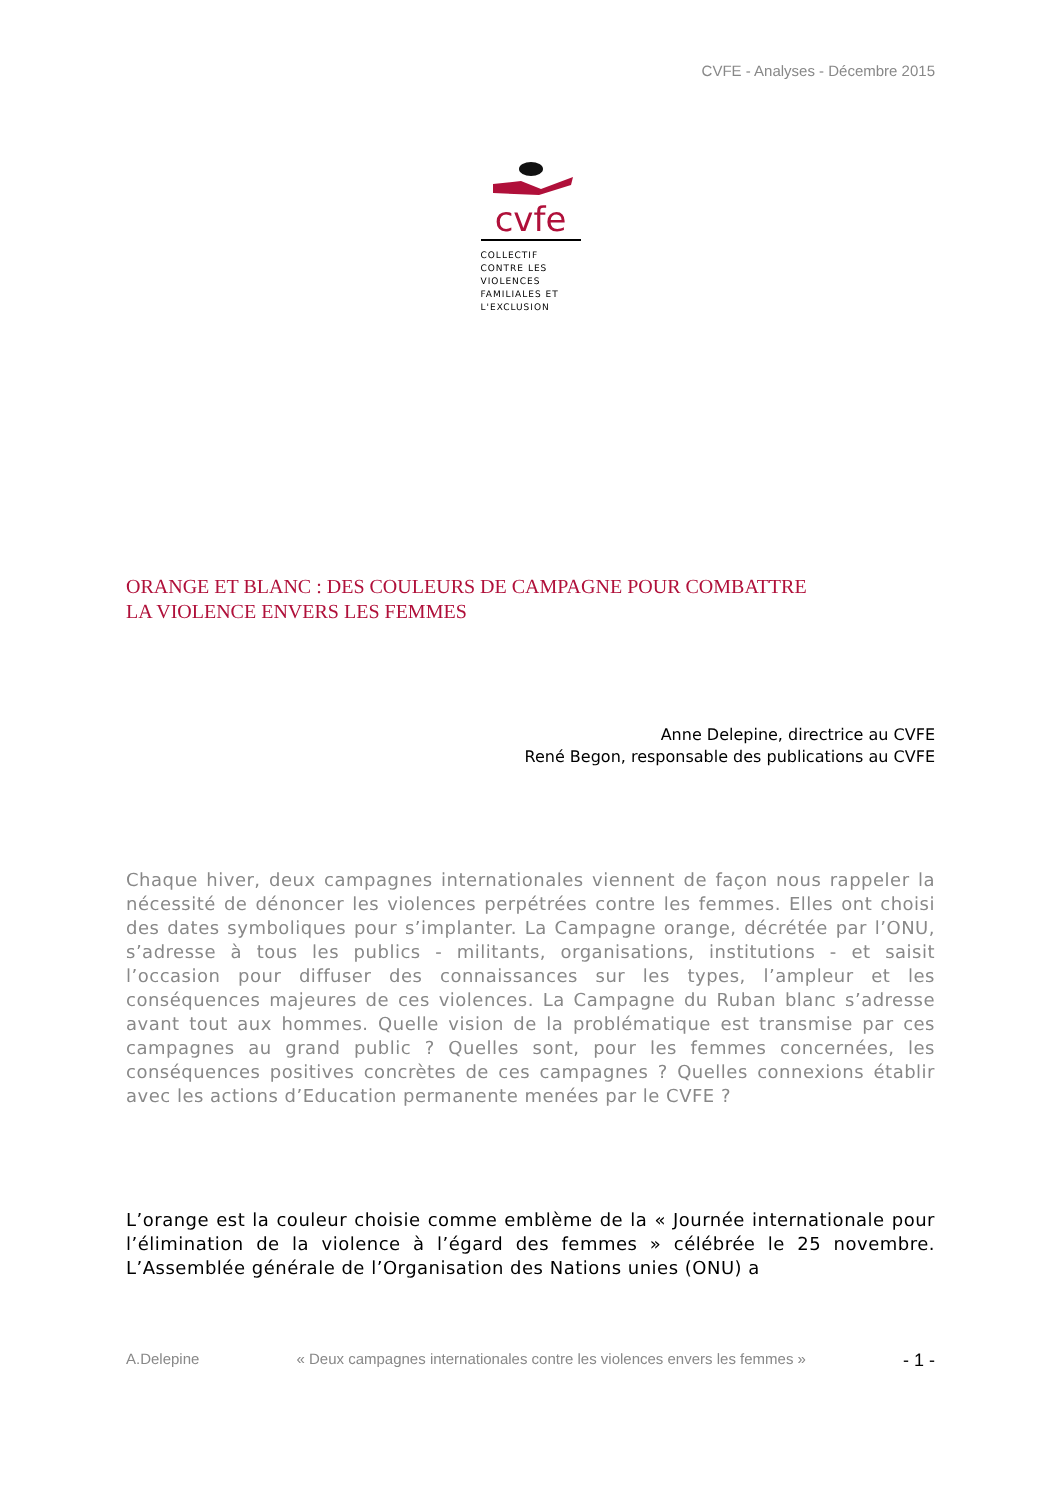CVFE - Analyses - Décembre 2015
cvfe
COLLECTIF
CONTRE LES
VIOLENCES
FAMILIALES ET
L'EXCLUSION
ORANGE ET BLANC : DES COULEURS DE CAMPAGNE POUR COMBATTRE
LA VIOLENCE ENVERS LES FEMMES
Anne Delepine, directrice au CVFE
René Begon, responsable des publications au CVFE
Chaque hiver, deux campagnes internationales viennent de façon nous rappeler la nécessité de dénoncer les violences perpétrées contre les femmes. Elles ont choisi des dates symboliques pour s’implanter. La Campagne orange, décrétée par l’ONU, s’adresse à tous les publics - militants, organisations, institutions - et saisit l’occasion pour diffuser des connaissances sur les types, l’ampleur et les conséquences majeures de ces violences. La Campagne du Ruban blanc s’adresse avant tout aux hommes. Quelle vision de la problématique est transmise par ces campagnes au grand public ? Quelles sont, pour les femmes concernées, les conséquences positives concrètes de ces campagnes ? Quelles connexions établir avec les actions d’Education permanente menées par le CVFE ?
L’orange est la couleur choisie comme emblème de la « Journée internationale pour l’élimination de la violence à l’égard des femmes » célébrée le 25 novembre. L’Assemblée générale de l’Organisation des Nations unies (ONU) a
A.Delepine « Deux campagnes internationales contre les violences envers les femmes » - 1 -